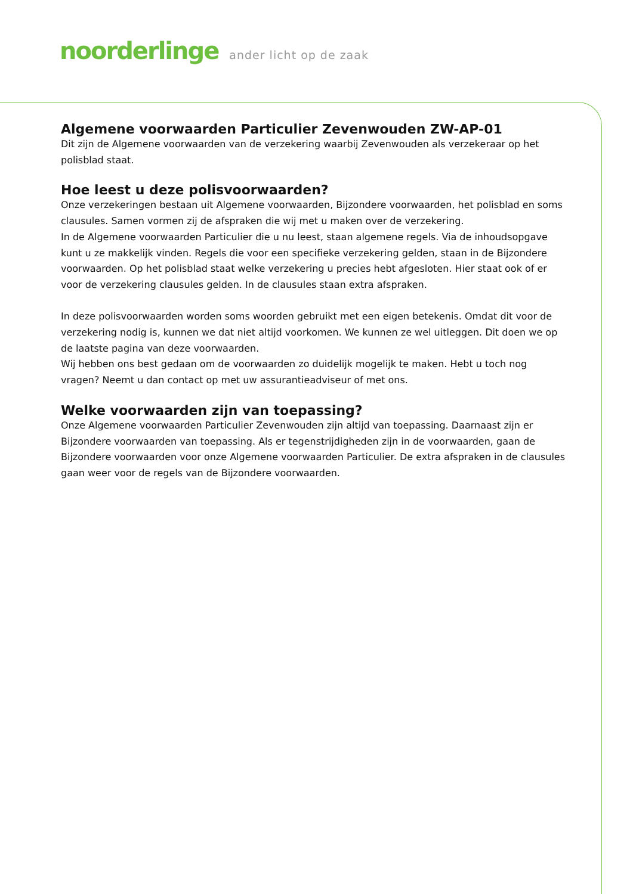noorderlinge ander licht op de zaak
Algemene voorwaarden Particulier Zevenwouden ZW-AP-01
Dit zijn de Algemene voorwaarden van de verzekering waarbij Zevenwouden als verzekeraar op het polisblad staat.
Hoe leest u deze polisvoorwaarden?
Onze verzekeringen bestaan uit Algemene voorwaarden, Bijzondere voorwaarden, het polisblad en soms clausules. Samen vormen zij de afspraken die wij met u maken over de verzekering.
In de Algemene voorwaarden Particulier die u nu leest, staan algemene regels. Via de inhoudsopgave kunt u ze makkelijk vinden. Regels die voor een specifieke verzekering gelden, staan in de Bijzondere voorwaarden. Op het polisblad staat welke verzekering u precies hebt afgesloten. Hier staat ook of er voor de verzekering clausules gelden. In de clausules staan extra afspraken.
In deze polisvoorwaarden worden soms woorden gebruikt met een eigen betekenis. Omdat dit voor de verzekering nodig is, kunnen we dat niet altijd voorkomen. We kunnen ze wel uitleggen. Dit doen we op de laatste pagina van deze voorwaarden.
Wij hebben ons best gedaan om de voorwaarden zo duidelijk mogelijk te maken. Hebt u toch nog vragen? Neemt u dan contact op met uw assurantieadviseur of met ons.
Welke voorwaarden zijn van toepassing?
Onze Algemene voorwaarden Particulier Zevenwouden zijn altijd van toepassing. Daarnaast zijn er Bijzondere voorwaarden van toepassing. Als er tegenstrijdigheden zijn in de voorwaarden, gaan de Bijzondere voorwaarden voor onze Algemene voorwaarden Particulier. De extra afspraken in de clausules gaan weer voor de regels van de Bijzondere voorwaarden.